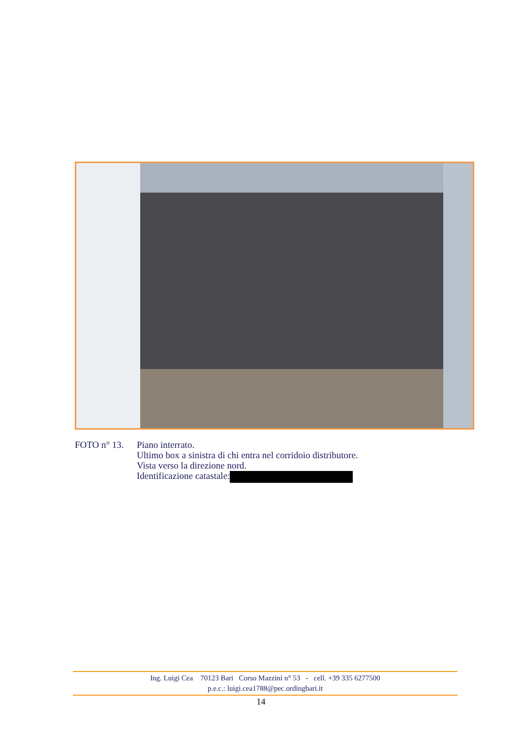FOTO n° 13. Piano interrato.
Ultimo box a sinistra di chi entra nel corridoio distributore.
Vista verso la direzione nord.
Identificazione catastale:
Ing. Luigi Cea 70123 Bari Corso Mazzini n° 53 - cell. +39 335 6277500
p.e.c.: luigi.cea1788@pec.ordingbari.it
14